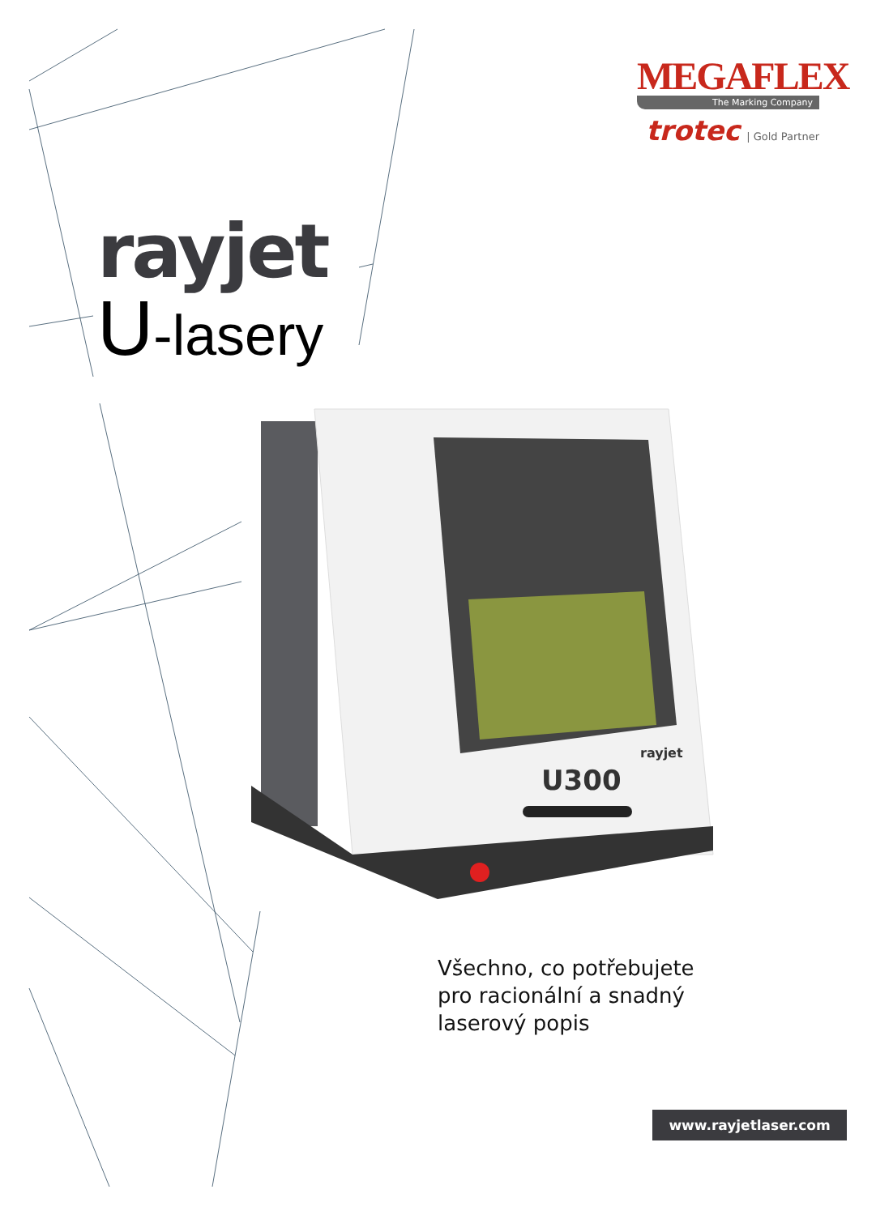MEGAFLEX
The Marking Company
trotec | Gold Partner
rayjet
U-lasery
U300
rayjet
Všechno, co potřebujete
pro racionální a snadný
laserový popis
www.rayjetlaser.com